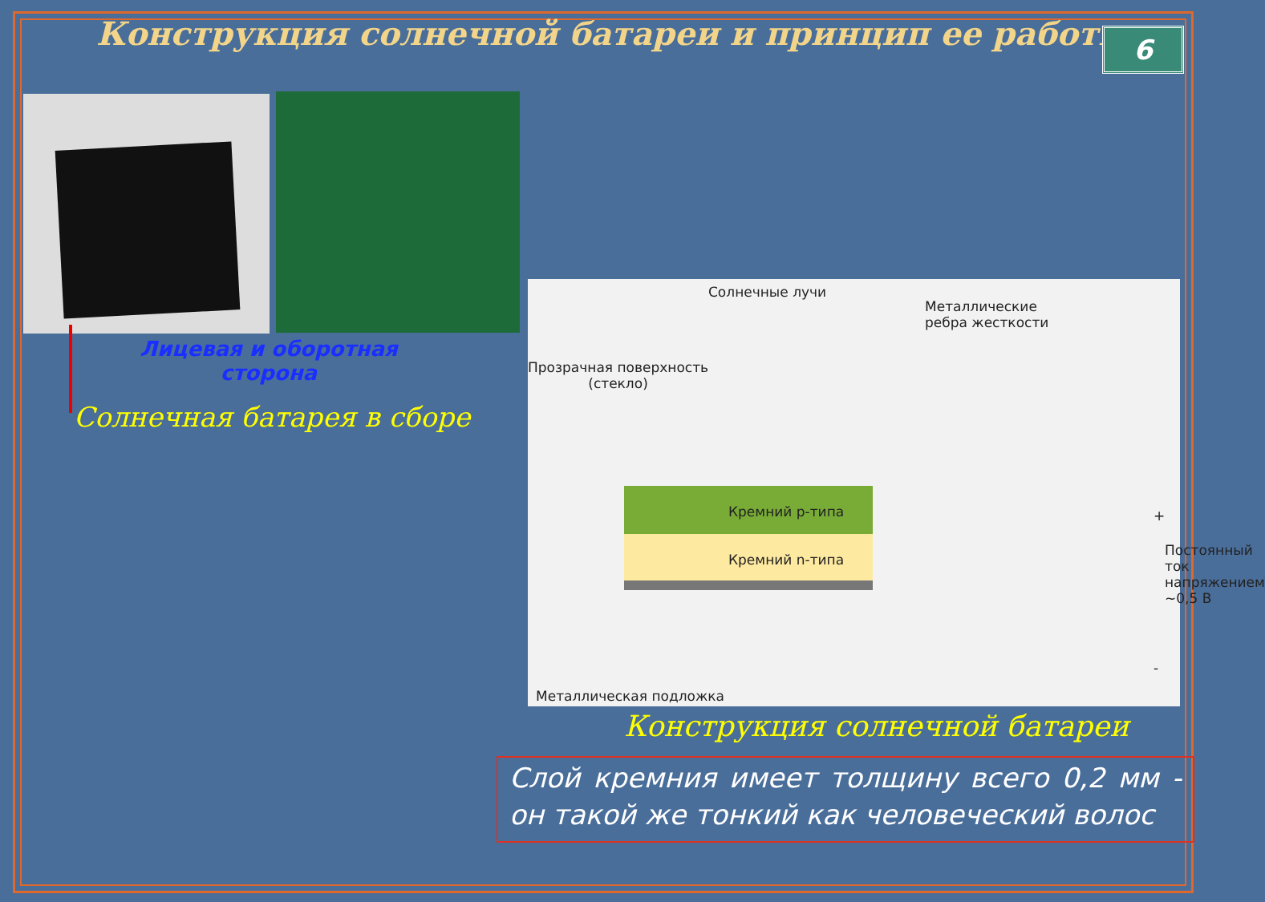Конструкция солнечной батареи и принцип ее работы
6
Лицевая и оборотная сторона
Солнечная батарея в сборе
Солнечные лучи
Металлические
ребра жесткости
Прозрачная поверхность
(стекло)
Кремний p-типа
Кремний n-типа
+
Постоянный ток
напряжением ~0,5 В
-
Металлическая подложка
Конструкция солнечной батареи
Слой кремния имеет толщину всего 0,2 мм - он такой же тонкий как человеческий волос